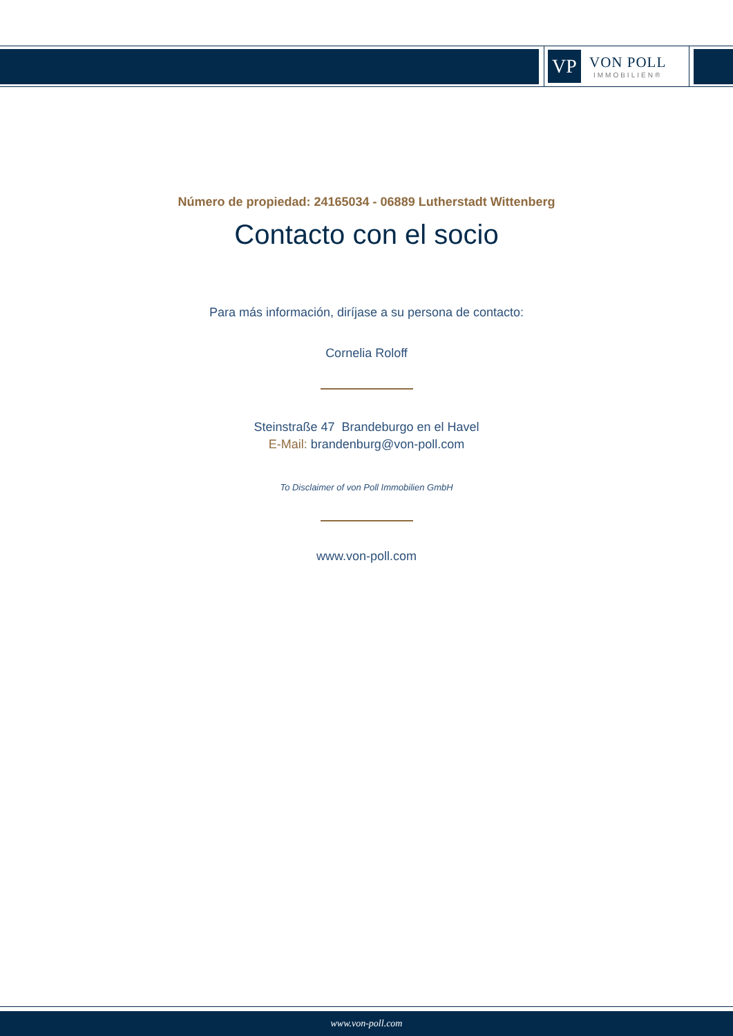VP
VON POLL
IMMOBILIEN®
Número de propiedad: 24165034 - 06889 Lutherstadt Wittenberg
Contacto con el socio
Para más información, diríjase a su persona de contacto:
Cornelia Roloff
Steinstraße 47 Brandeburgo en el Havel
E-Mail: brandenburg@von-poll.com
To Disclaimer of von Poll Immobilien GmbH
www.von-poll.com
www.von-poll.com